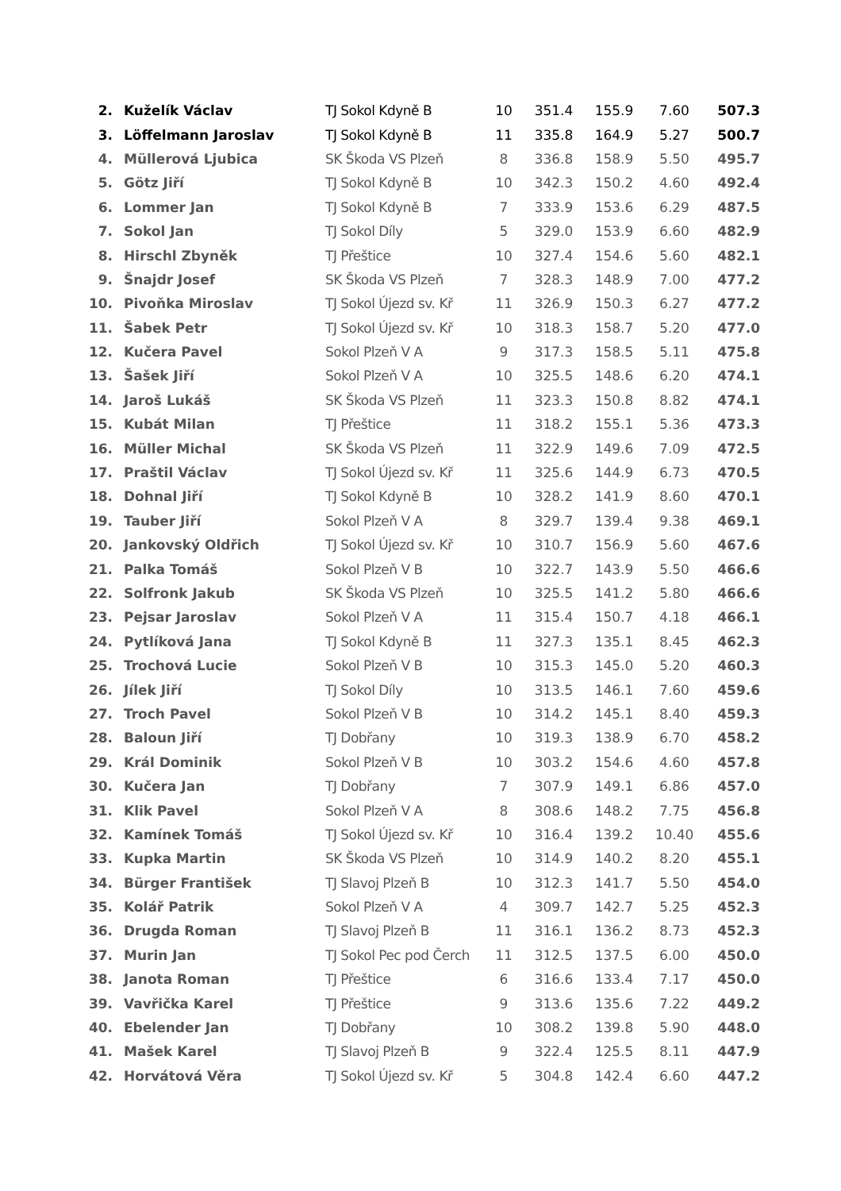| 2. | Kuželík Václav | TJ Sokol Kdyně B | 10 | 351.4 | 155.9 | 7.60 | 507.3 |
| 3. | Löffelmann Jaroslav | TJ Sokol Kdyně B | 11 | 335.8 | 164.9 | 5.27 | 500.7 |
| 4. | Müllerová Ljubica | SK Škoda VS Plzeň | 8 | 336.8 | 158.9 | 5.50 | 495.7 |
| 5. | Götz Jiří | TJ Sokol Kdyně B | 10 | 342.3 | 150.2 | 4.60 | 492.4 |
| 6. | Lommer Jan | TJ Sokol Kdyně B | 7 | 333.9 | 153.6 | 6.29 | 487.5 |
| 7. | Sokol Jan | TJ Sokol Díly | 5 | 329.0 | 153.9 | 6.60 | 482.9 |
| 8. | Hirschl Zbyněk | TJ Přeštice | 10 | 327.4 | 154.6 | 5.60 | 482.1 |
| 9. | Šnajdr Josef | SK Škoda VS Plzeň | 7 | 328.3 | 148.9 | 7.00 | 477.2 |
| 10. | Pivoňka Miroslav | TJ Sokol Újezd sv. Kř | 11 | 326.9 | 150.3 | 6.27 | 477.2 |
| 11. | Šabek Petr | TJ Sokol Újezd sv. Kř | 10 | 318.3 | 158.7 | 5.20 | 477.0 |
| 12. | Kučera Pavel | Sokol Plzeň V A | 9 | 317.3 | 158.5 | 5.11 | 475.8 |
| 13. | Šašek Jiří | Sokol Plzeň V A | 10 | 325.5 | 148.6 | 6.20 | 474.1 |
| 14. | Jaroš Lukáš | SK Škoda VS Plzeň | 11 | 323.3 | 150.8 | 8.82 | 474.1 |
| 15. | Kubát Milan | TJ Přeštice | 11 | 318.2 | 155.1 | 5.36 | 473.3 |
| 16. | Müller Michal | SK Škoda VS Plzeň | 11 | 322.9 | 149.6 | 7.09 | 472.5 |
| 17. | Praštil Václav | TJ Sokol Újezd sv. Kř | 11 | 325.6 | 144.9 | 6.73 | 470.5 |
| 18. | Dohnal Jiří | TJ Sokol Kdyně B | 10 | 328.2 | 141.9 | 8.60 | 470.1 |
| 19. | Tauber Jiří | Sokol Plzeň V A | 8 | 329.7 | 139.4 | 9.38 | 469.1 |
| 20. | Jankovský Oldřich | TJ Sokol Újezd sv. Kř | 10 | 310.7 | 156.9 | 5.60 | 467.6 |
| 21. | Palka Tomáš | Sokol Plzeň V B | 10 | 322.7 | 143.9 | 5.50 | 466.6 |
| 22. | Solfronk Jakub | SK Škoda VS Plzeň | 10 | 325.5 | 141.2 | 5.80 | 466.6 |
| 23. | Pejsar Jaroslav | Sokol Plzeň V A | 11 | 315.4 | 150.7 | 4.18 | 466.1 |
| 24. | Pytlíková Jana | TJ Sokol Kdyně B | 11 | 327.3 | 135.1 | 8.45 | 462.3 |
| 25. | Trochová Lucie | Sokol Plzeň V B | 10 | 315.3 | 145.0 | 5.20 | 460.3 |
| 26. | Jílek Jiří | TJ Sokol Díly | 10 | 313.5 | 146.1 | 7.60 | 459.6 |
| 27. | Troch Pavel | Sokol Plzeň V B | 10 | 314.2 | 145.1 | 8.40 | 459.3 |
| 28. | Baloun Jiří | TJ Dobřany | 10 | 319.3 | 138.9 | 6.70 | 458.2 |
| 29. | Král Dominik | Sokol Plzeň V B | 10 | 303.2 | 154.6 | 4.60 | 457.8 |
| 30. | Kučera Jan | TJ Dobřany | 7 | 307.9 | 149.1 | 6.86 | 457.0 |
| 31. | Klik Pavel | Sokol Plzeň V A | 8 | 308.6 | 148.2 | 7.75 | 456.8 |
| 32. | Kamínek Tomáš | TJ Sokol Újezd sv. Kř | 10 | 316.4 | 139.2 | 10.40 | 455.6 |
| 33. | Kupka Martin | SK Škoda VS Plzeň | 10 | 314.9 | 140.2 | 8.20 | 455.1 |
| 34. | Bürger František | TJ Slavoj Plzeň B | 10 | 312.3 | 141.7 | 5.50 | 454.0 |
| 35. | Kolář Patrik | Sokol Plzeň V A | 4 | 309.7 | 142.7 | 5.25 | 452.3 |
| 36. | Drugda Roman | TJ Slavoj Plzeň B | 11 | 316.1 | 136.2 | 8.73 | 452.3 |
| 37. | Murin Jan | TJ Sokol Pec pod Čerch | 11 | 312.5 | 137.5 | 6.00 | 450.0 |
| 38. | Janota Roman | TJ Přeštice | 6 | 316.6 | 133.4 | 7.17 | 450.0 |
| 39. | Vavřička Karel | TJ Přeštice | 9 | 313.6 | 135.6 | 7.22 | 449.2 |
| 40. | Ebelender Jan | TJ Dobřany | 10 | 308.2 | 139.8 | 5.90 | 448.0 |
| 41. | Mašek Karel | TJ Slavoj Plzeň B | 9 | 322.4 | 125.5 | 8.11 | 447.9 |
| 42. | Horvátová Věra | TJ Sokol Újezd sv. Kř | 5 | 304.8 | 142.4 | 6.60 | 447.2 |